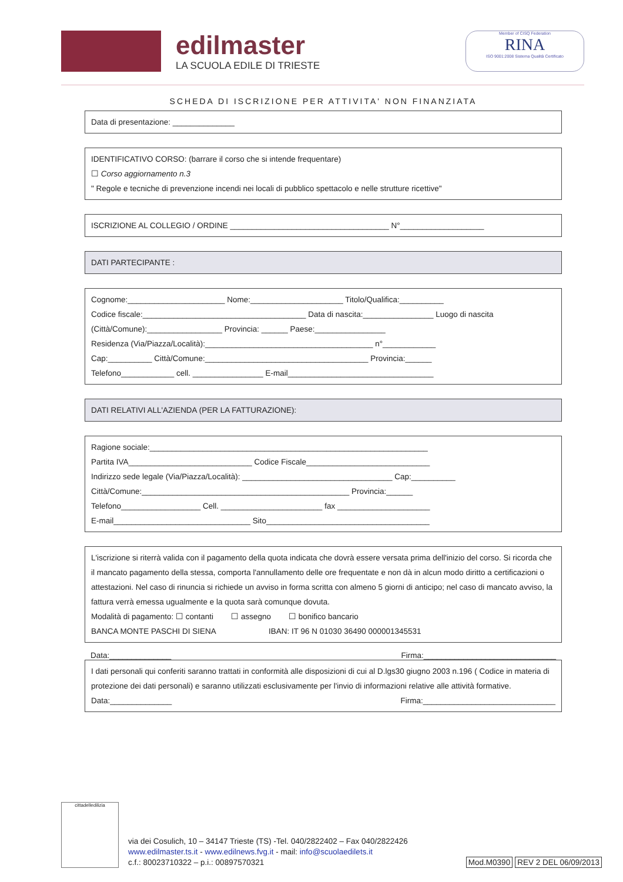edilmaster
LA SCUOLA EDILE DI TRIESTE
Member of CISQ Federation
RINA
ISO 9001:2008 Sistema Qualità Certificato
SCHEDA DI ISCRIZIONE PER ATTIVITA' NON FINANZIATA
Data di presentazione: ______________
IDENTIFICATIVO CORSO: (barrare il corso che si intende frequentare)
☐ Corso aggiornamento n.3
" Regole e tecniche di prevenzione incendi nei locali di pubblico spettacolo e nelle strutture ricettive"
ISCRIZIONE AL COLLEGIO / ORDINE ____________________________________ N°___________________
DATI PARTECIPANTE :
Cognome:______________________ Nome:_____________________ Titolo/Qualifica:__________
Codice fiscale:_____________________________________ Data di nascita:________________ Luogo di nascita (Città/Comune):_________________ Provincia: ______ Paese:________________
Residenza (Via/Piazza/Località):______________________________________ n°____________
Cap:__________ Città/Comune:_____________________________________ Provincia:______
Telefono____________ cell. ________________ E-mail_________________________________
DATI RELATIVI ALL'AZIENDA (PER LA FATTURAZIONE):
Ragione sociale:_______________________________________________________________
Partita IVA____________________________ Codice Fiscale____________________________
Indirizzo sede legale (Via/Piazza/Località): __________________________________ Cap:__________
Città/Comune:_______________________________________________ Provincia:______
Telefono__________________ Cell. _______________________ fax _____________________
E-mail_______________________________ Sito_____________________________________
L'iscrizione si riterrà valida con il pagamento della quota indicata che dovrà essere versata prima dell'inizio del corso. Si ricorda che il mancato pagamento della stessa, comporta l'annullamento delle ore frequentate e non dà in alcun modo diritto a certificazioni o attestazioni. Nel caso di rinuncia si richiede un avviso in forma scritta con almeno 5 giorni di anticipo; nel caso di mancato avviso, la fattura verrà emessa ugualmente e la quota sarà comunque dovuta.
Modalità di pagamento: ☐ contanti ☐ assegno ☐ bonifico bancario
BANCA MONTE PASCHI DI SIENA IBAN: IT 96 N 01030 36490 000001345531
Data:______________ Firma:______________________________
I dati personali qui conferiti saranno trattati in conformità alle disposizioni di cui al D.lgs30 giugno 2003 n.196 ( Codice in materia di protezione dei dati personali) e saranno utilizzati esclusivamente per l'invio di informazioni relative alle attività formative.
Data:______________ Firma:______________________________
cittadelledilizia
via dei Cosulich, 10 – 34147 Trieste (TS) -Tel. 040/2822402 – Fax 040/2822426
www.edilmaster.ts.it - www.edilnews.fvg.it - mail: info@scuolaedilets.it
c.f.: 80023710322 – p.i.: 00897570321
Mod.M0390 REV 2 DEL 06/09/2013